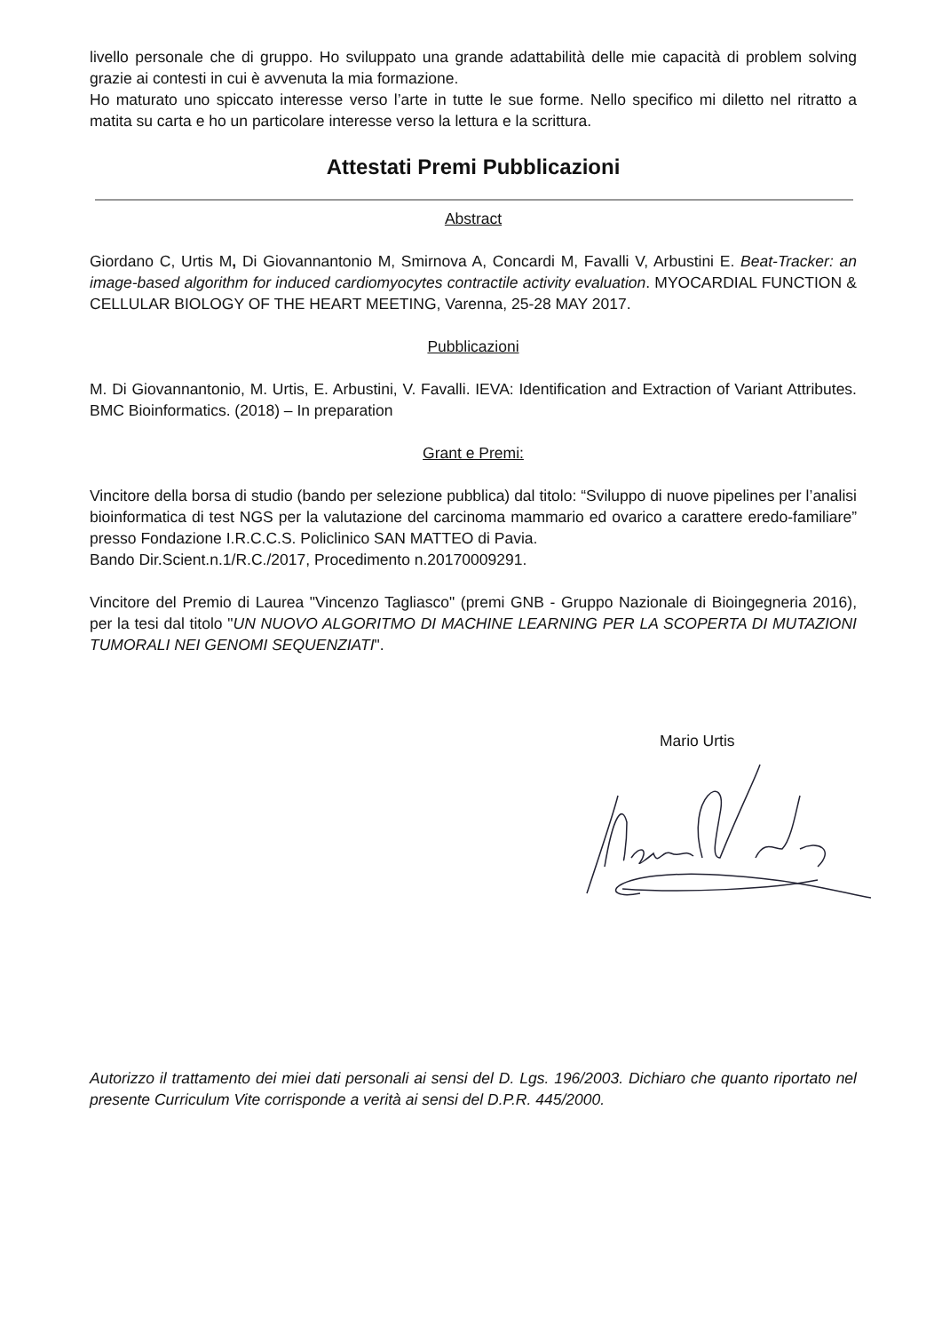livello personale che di gruppo. Ho sviluppato una grande adattabilità delle mie capacità di problem solving grazie ai contesti in cui è avvenuta la mia formazione.
Ho maturato uno spiccato interesse verso l’arte in tutte le sue forme. Nello specifico mi diletto nel ritratto a matita su carta e ho un particolare interesse verso la lettura e la scrittura.
Attestati Premi Pubblicazioni
Abstract
Giordano C, Urtis M, Di Giovannantonio M, Smirnova A, Concardi M, Favalli V, Arbustini E. Beat-Tracker: an image-based algorithm for induced cardiomyocytes contractile activity evaluation. MYOCARDIAL FUNCTION & CELLULAR BIOLOGY OF THE HEART MEETING, Varenna, 25-28 MAY 2017.
Pubblicazioni
M. Di Giovannantonio, M. Urtis, E. Arbustini, V. Favalli. IEVA: Identification and Extraction of Variant Attributes. BMC Bioinformatics. (2018) – In preparation
Grant e Premi:
Vincitore della borsa di studio (bando per selezione pubblica) dal titolo: “Sviluppo di nuove pipelines per l’analisi bioinformatica di test NGS per la valutazione del carcinoma mammario ed ovarico a carattere eredo-familiare” presso Fondazione I.R.C.C.S. Policlinico SAN MATTEO di Pavia.
Bando Dir.Scient.n.1/R.C./2017, Procedimento n.20170009291.
Vincitore del Premio di Laurea "Vincenzo Tagliasco" (premi GNB - Gruppo Nazionale di Bioingegneria 2016), per la tesi dal titolo "UN NUOVO ALGORITMO DI MACHINE LEARNING PER LA SCOPERTA DI MUTAZIONI TUMORALI NEI GENOMI SEQUENZIATI".
Mario Urtis
Autorizzo il trattamento dei miei dati personali ai sensi del D. Lgs. 196/2003. Dichiaro che quanto riportato nel presente Curriculum Vite corrisponde a verità ai sensi del D.P.R. 445/2000.